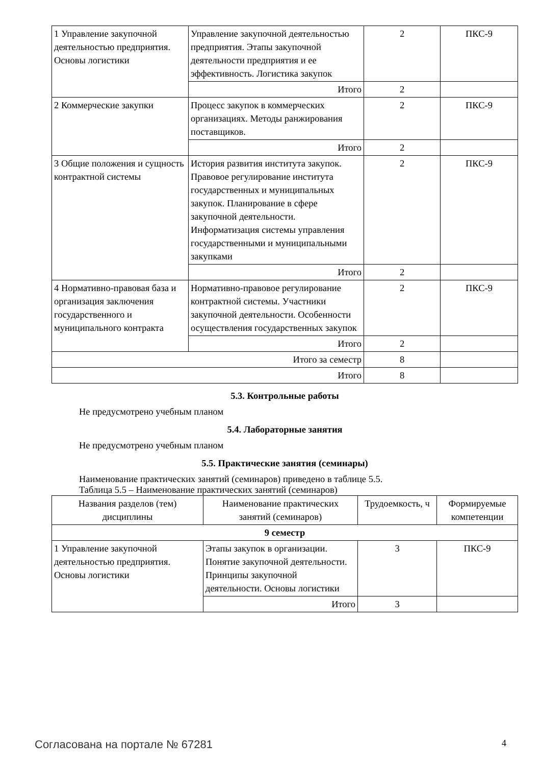| 1 Управление закупочной деятельностью предприятия. Основы логистики | Управление закупочной деятельностью предприятия. Этапы закупочной деятельности предприятия и ее эффективность. Логистика закупок | 2 | ПКС-9 |
| | Итого | 2 | |
| 2 Коммерческие закупки | Процесс закупок в коммерческих организациях. Методы ранжирования поставщиков. | 2 | ПКС-9 |
| | Итого | 2 | |
| 3 Общие положения и сущность контрактной системы | История развития института закупок. Правовое регулирование института государственных и муниципальных закупок. Планирование в сфере закупочной деятельности. Информатизация системы управления государственными и муниципальными закупками | 2 | ПКС-9 |
| | Итого | 2 | |
| 4 Нормативно-правовая база и организация заключения государственного и муниципального контракта | Нормативно-правовое регулирование контрактной системы. Участники закупочной деятельности. Особенности осуществления государственных закупок | 2 | ПКС-9 |
| | Итого | 2 | |
| Итого за семестр | | 8 | |
| Итого | | 8 | |
5.3. Контрольные работы
Не предусмотрено учебным планом
5.4. Лабораторные занятия
Не предусмотрено учебным планом
5.5. Практические занятия (семинары)
Наименование практических занятий (семинаров) приведено в таблице 5.5.
Таблица 5.5 – Наименование практических занятий (семинаров)
| Названия разделов (тем) дисциплины | Наименование практических занятий (семинаров) | Трудоемкость, ч | Формируемые компетенции |
| --- | --- | --- | --- |
| 9 семестр | | | |
| 1 Управление закупочной деятельностью предприятия. Основы логистики | Этапы закупок в организации. Понятие закупочной деятельности. Принципы закупочной деятельности. Основы логистики | 3 | ПКС-9 |
| | Итого | 3 | |
Согласована на портале № 67281 4